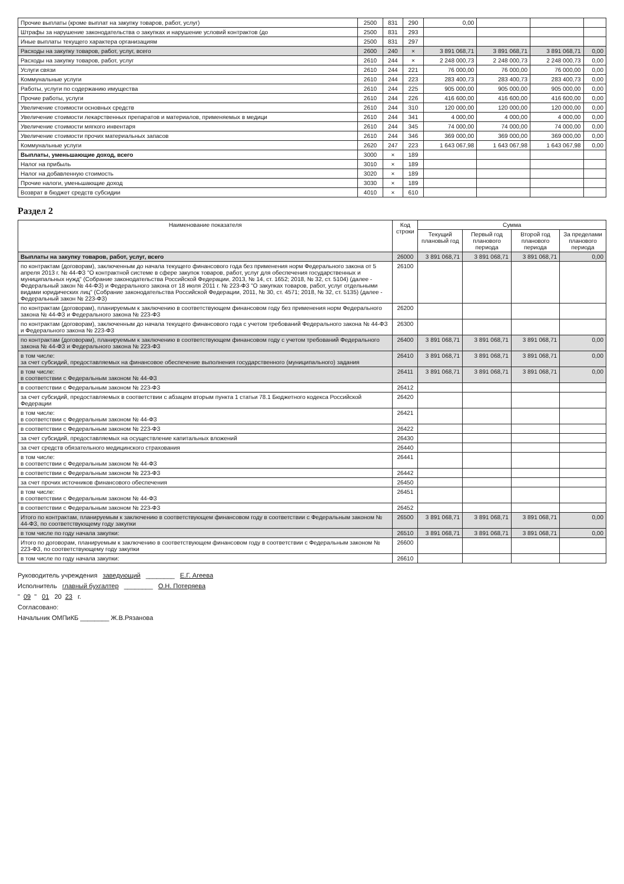| Прочие выплаты (кроме выплат на закупку товаров, работ, услуг) | 2500 | 831 | 290 | 0,00 | | | |
| Штрафы за нарушение законодательства о закупках и нарушение условий контрактов (до | 2500 | 831 | 293 | | | | |
| Иные выплаты текущего характера организациям | 2500 | 831 | 297 | | | | |
| Расходы на закупку товаров, работ, услуг, всего | 2600 | 240 | × | 3 891 068,71 | 3 891 068,71 | 3 891 068,71 | 0,00 |
| Расходы на закупку товаров, работ, услуг | 2610 | 244 | × | 2 248 000,73 | 2 248 000,73 | 2 248 000,73 | 0,00 |
| Услуги связи | 2610 | 244 | 221 | 76 000,00 | 76 000,00 | 76 000,00 | 0,00 |
| Коммунальные услуги | 2610 | 244 | 223 | 283 400,73 | 283 400,73 | 283 400,73 | 0,00 |
| Работы, услуги по содержанию имущества | 2610 | 244 | 225 | 905 000,00 | 905 000,00 | 905 000,00 | 0,00 |
| Прочие работы, услуги | 2610 | 244 | 226 | 416 600,00 | 416 600,00 | 416 600,00 | 0,00 |
| Увеличение стоимости основных средств | 2610 | 244 | 310 | 120 000,00 | 120 000,00 | 120 000,00 | 0,00 |
| Увеличение стоимости лекарственных препаратов и материалов, применяемых в медици | 2610 | 244 | 341 | 4 000,00 | 4 000,00 | 4 000,00 | 0,00 |
| Увеличение стоимости мягкого инвентаря | 2610 | 244 | 345 | 74 000,00 | 74 000,00 | 74 000,00 | 0,00 |
| Увеличение стоимости прочих материальных запасов | 2610 | 244 | 346 | 369 000,00 | 369 000,00 | 369 000,00 | 0,00 |
| Коммунальные услуги | 2620 | 247 | 223 | 1 643 067,98 | 1 643 067,98 | 1 643 067,98 | 0,00 |
| Выплаты, уменьшающие доход, всего | 3000 | × | 189 | | | | |
| Налог на прибыль | 3010 | × | 189 | | | | |
| Налог на добавленную стоимость | 3020 | × | 189 | | | | |
| Прочие налоги, уменьшающие доход | 3030 | × | 189 | | | | |
| Возврат в бюджет средств субсидии | 4010 | × | 610 | | | | |
Раздел 2
| Наименование показателя | Код строки | Сумма | | | |
| --- | --- | --- | --- | --- | --- |
| | | Текущий плановый год | Первый год планового периода | Второй год планового периода | За пределами планового периода |
| Выплаты на закупку товаров, работ, услуг, всего | 26000 | 3 891 068,71 | 3 891 068,71 | 3 891 068,71 | 0,00 |
| по контрактам (договорам), заключенным до начала текущего финансового года без применения норм Федерального закона от 5 апреля 2013 г. № 44-ФЗ "О контрактной системе в сфере закупок товаров, работ, услуг для обеспечения государственных и муниципальных нужд" (Собрание законодательства Российской Федерации, 2013, № 14, ст. 1652; 2018, № 32, ст. 5104) (далее - Федеральный закон № 44-ФЗ) и Федерального закона от 18 июля 2011 г. № 223-ФЗ "О закупках товаров, работ, услуг отдельными видами юридических лиц" (Собрание законодательства Российской Федерации, 2011, № 30, ст. 4571; 2018, № 32, ст. 5135) (далее - Федеральный закон № 223-ФЗ) | 26100 | | | | |
| по контрактам (договорам), планируемым к заключению в соответствующем финансовом году без применения норм Федерального закона № 44-ФЗ и Федерального закона № 223-ФЗ | 26200 | | | | |
| по контрактам (договорам), заключенным до начала текущего финансового года с учетом требований Федерального закона № 44-ФЗ и Федерального закона № 223-ФЗ | 26300 | | | | |
| по контрактам (договорам), планируемым к заключению в соответствующем финансовом году с учетом требований Федерального закона № 44-ФЗ и Федерального закона № 223-ФЗ | 26400 | 3 891 068,71 | 3 891 068,71 | 3 891 068,71 | 0,00 |
| в том числе: за счет субсидий, предоставляемых на финансовое обеспечение выполнения государственного (муниципального) задания | 26410 | 3 891 068,71 | 3 891 068,71 | 3 891 068,71 | 0,00 |
| в том числе: в соответствии с Федеральным законом № 44-ФЗ | 26411 | 3 891 068,71 | 3 891 068,71 | 3 891 068,71 | 0,00 |
| в соответствии с Федеральным законом № 223-ФЗ | 26412 | | | | |
| за счет субсидий, предоставляемых в соответствии с абзацем вторым пункта 1 статьи 78.1 Бюджетного кодекса Российской Федерации | 26420 | | | | |
| в том числе: в соответствии с Федеральным законом № 44-ФЗ | 26421 | | | | |
| в соответствии с Федеральным законом № 223-ФЗ | 26422 | | | | |
| за счет субсидий, предоставляемых на осуществление капитальных вложений | 26430 | | | | |
| за счет средств обязательного медицинского страхования | 26440 | | | | |
| в том числе: в соответствии с Федеральным законом № 44-ФЗ | 26441 | | | | |
| в соответствии с Федеральным законом № 223-ФЗ | 26442 | | | | |
| за счет прочих источников финансового обеспечения | 26450 | | | | |
| в том числе: в соответствии с Федеральным законом № 44-ФЗ | 26451 | | | | |
| в соответствии с Федеральным законом № 223-ФЗ | 26452 | | | | |
| Итого по контрактам, планируемым к заключению в соответствующем финансовом году в соответствии с Федеральным законом № 44-ФЗ, по соответствующему году закупки | 26500 | 3 891 068,71 | 3 891 068,71 | 3 891 068,71 | 0,00 |
| в том числе по году начала закупки: | 26510 | 3 891 068,71 | 3 891 068,71 | 3 891 068,71 | 0,00 |
| Итого по договорам, планируемым к заключению в соответствующем финансовом году в соответствии с Федеральным законом № 223-ФЗ, по соответствующему году закупки | 26600 | | | | |
| в том числе по году начала закупки: | 26610 | | | | |
Руководитель учреждения заведующий ________ Е.Г. Агеева
Исполнитель главный бухгалтер ________ О.Н. Потеряева
" 09 " 01 20 23 г.
Согласовано:
Начальник ОМПиКБ ________ Ж.В.Рязанова